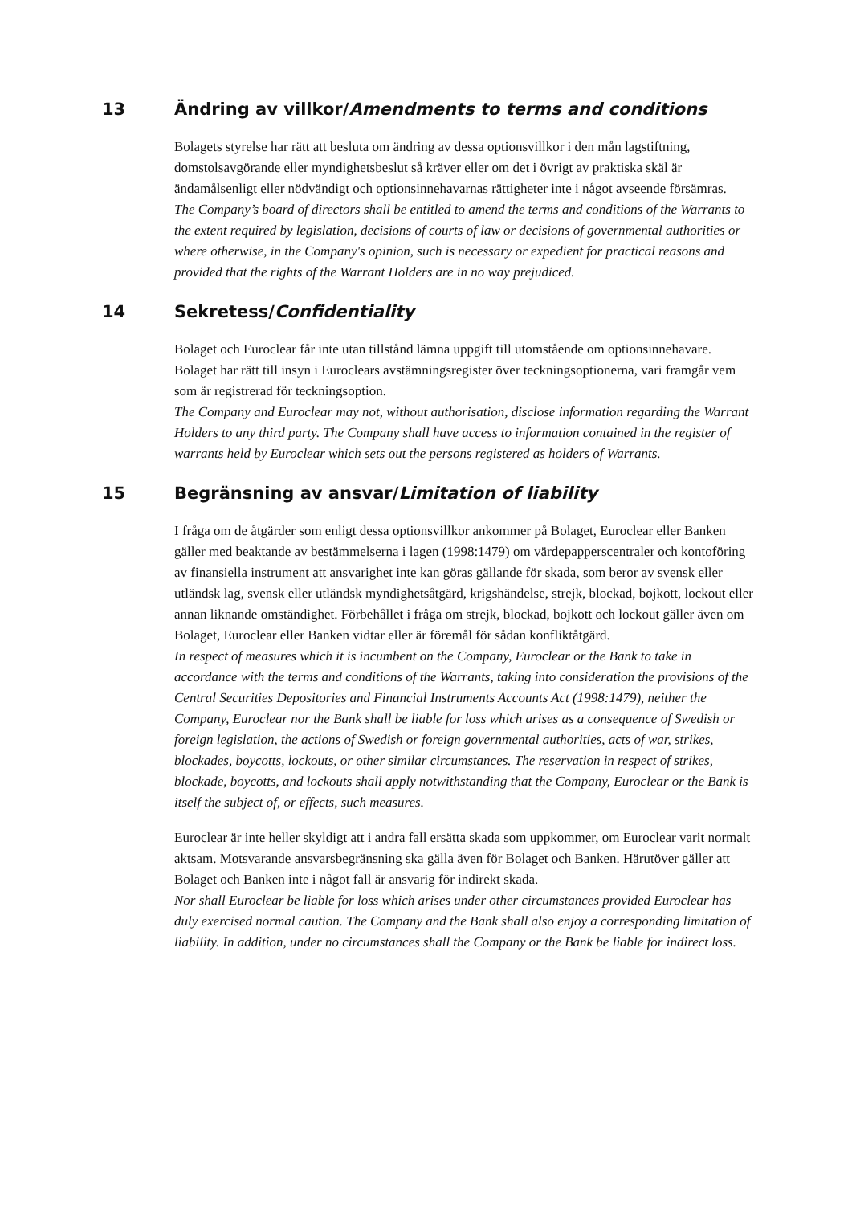13 Ändring av villkor/Amendments to terms and conditions
Bolagets styrelse har rätt att besluta om ändring av dessa optionsvillkor i den mån lagstiftning, domstolsavgörande eller myndighetsbeslut så kräver eller om det i övrigt av praktiska skäl är ändamålsenligt eller nödvändigt och optionsinnehavarnas rättigheter inte i något avseende försämras.
The Company’s board of directors shall be entitled to amend the terms and conditions of the Warrants to the extent required by legislation, decisions of courts of law or decisions of governmental authorities or where otherwise, in the Company's opinion, such is necessary or expedient for practical reasons and provided that the rights of the Warrant Holders are in no way prejudiced.
14 Sekretess/Confidentiality
Bolaget och Euroclear får inte utan tillstånd lämna uppgift till utomstående om optionsinnehavare. Bolaget har rätt till insyn i Euroclears avstämningsregister över teckningsoptionerna, vari framgår vem som är registrerad för teckningsoption.
The Company and Euroclear may not, without authorisation, disclose information regarding the Warrant Holders to any third party. The Company shall have access to information contained in the register of warrants held by Euroclear which sets out the persons registered as holders of Warrants.
15 Begränsning av ansvar/Limitation of liability
I fråga om de åtgärder som enligt dessa optionsvillkor ankommer på Bolaget, Euroclear eller Banken gäller med beaktande av bestämmelserna i lagen (1998:1479) om värdepapperscentraler och kontoföring av finansiella instrument att ansvarighet inte kan göras gällande för skada, som beror av svensk eller utländsk lag, svensk eller utländsk myndighetsåtgärd, krigshändelse, strejk, blockad, bojkott, lockout eller annan liknande omständighet. Förbehållet i fråga om strejk, blockad, bojkott och lockout gäller även om Bolaget, Euroclear eller Banken vidtar eller är föremål för sådan konfliktåtgärd.
In respect of measures which it is incumbent on the Company, Euroclear or the Bank to take in accordance with the terms and conditions of the Warrants, taking into consideration the provisions of the Central Securities Depositories and Financial Instruments Accounts Act (1998:1479), neither the Company, Euroclear nor the Bank shall be liable for loss which arises as a consequence of Swedish or foreign legislation, the actions of Swedish or foreign governmental authorities, acts of war, strikes, blockades, boycotts, lockouts, or other similar circumstances. The reservation in respect of strikes, blockade, boycotts, and lockouts shall apply notwithstanding that the Company, Euroclear or the Bank is itself the subject of, or effects, such measures.
Euroclear är inte heller skyldigt att i andra fall ersätta skada som uppkommer, om Euroclear varit normalt aktsam. Motsvarande ansvarsbegränsning ska gälla även för Bolaget och Banken. Härutöver gäller att Bolaget och Banken inte i något fall är ansvarig för indirekt skada.
Nor shall Euroclear be liable for loss which arises under other circumstances provided Euroclear has duly exercised normal caution. The Company and the Bank shall also enjoy a corresponding limitation of liability. In addition, under no circumstances shall the Company or the Bank be liable for indirect loss.